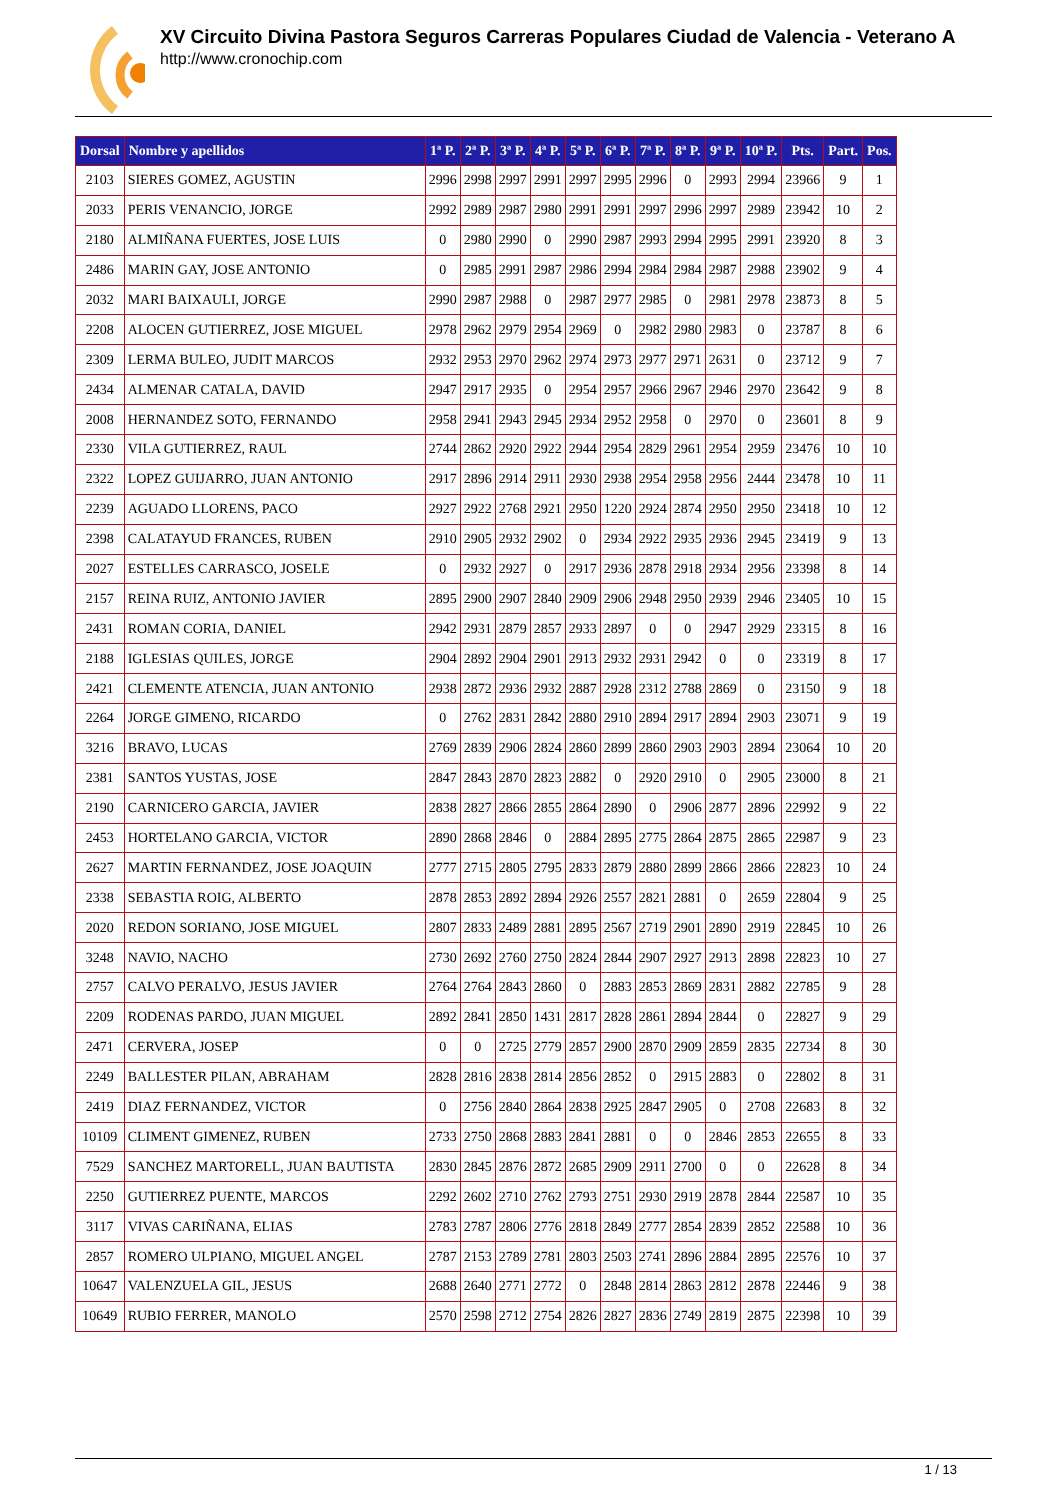XV Circuito Divina Pastora Seguros Carreras Populares Ciudad de Valencia - Veterano A
http://www.cronochip.com
| Dorsal | Nombre y apellidos | 1ª P. | 2ª P. | 3ª P. | 4ª P. | 5ª P. | 6ª P. | 7ª P. | 8ª P. | 9ª P. | 10ª P. | Pts. | Part. | Pos. |
| --- | --- | --- | --- | --- | --- | --- | --- | --- | --- | --- | --- | --- | --- | --- |
| 2103 | SIERES GOMEZ, AGUSTIN | 2996 | 2998 | 2997 | 2991 | 2997 | 2995 | 2996 | 0 | 2993 | 2994 | 23966 | 9 | 1 |
| 2033 | PERIS VENANCIO, JORGE | 2992 | 2989 | 2987 | 2980 | 2991 | 2991 | 2997 | 2996 | 2997 | 2989 | 23942 | 10 | 2 |
| 2180 | ALMIÑANA FUERTES, JOSE LUIS | 0 | 2980 | 2990 | 0 | 2990 | 2987 | 2993 | 2994 | 2995 | 2991 | 23920 | 8 | 3 |
| 2486 | MARIN GAY, JOSE ANTONIO | 0 | 2985 | 2991 | 2987 | 2986 | 2994 | 2984 | 2984 | 2987 | 2988 | 23902 | 9 | 4 |
| 2032 | MARI BAIXAULI, JORGE | 2990 | 2987 | 2988 | 0 | 2987 | 2977 | 2985 | 0 | 2981 | 2978 | 23873 | 8 | 5 |
| 2208 | ALOCEN GUTIERREZ, JOSE MIGUEL | 2978 | 2962 | 2979 | 2954 | 2969 | 0 | 2982 | 2980 | 2983 | 0 | 23787 | 8 | 6 |
| 2309 | LERMA BULEO, JUDIT MARCOS | 2932 | 2953 | 2970 | 2962 | 2974 | 2973 | 2977 | 2971 | 2631 | 0 | 23712 | 9 | 7 |
| 2434 | ALMENAR CATALA, DAVID | 2947 | 2917 | 2935 | 0 | 2954 | 2957 | 2966 | 2967 | 2946 | 2970 | 23642 | 9 | 8 |
| 2008 | HERNANDEZ SOTO, FERNANDO | 2958 | 2941 | 2943 | 2945 | 2934 | 2952 | 2958 | 0 | 2970 | 0 | 23601 | 8 | 9 |
| 2330 | VILA GUTIERREZ, RAUL | 2744 | 2862 | 2920 | 2922 | 2944 | 2954 | 2829 | 2961 | 2954 | 2959 | 23476 | 10 | 10 |
| 2322 | LOPEZ GUIJARRO, JUAN ANTONIO | 2917 | 2896 | 2914 | 2911 | 2930 | 2938 | 2954 | 2958 | 2956 | 2444 | 23478 | 10 | 11 |
| 2239 | AGUADO LLORENS, PACO | 2927 | 2922 | 2768 | 2921 | 2950 | 1220 | 2924 | 2874 | 2950 | 2950 | 23418 | 10 | 12 |
| 2398 | CALATAYUD FRANCES, RUBEN | 2910 | 2905 | 2932 | 2902 | 0 | 2934 | 2922 | 2935 | 2936 | 2945 | 23419 | 9 | 13 |
| 2027 | ESTELLES CARRASCO, JOSELE | 0 | 2932 | 2927 | 0 | 2917 | 2936 | 2878 | 2918 | 2934 | 2956 | 23398 | 8 | 14 |
| 2157 | REINA RUIZ, ANTONIO JAVIER | 2895 | 2900 | 2907 | 2840 | 2909 | 2906 | 2948 | 2950 | 2939 | 2946 | 23405 | 10 | 15 |
| 2431 | ROMAN CORIA, DANIEL | 2942 | 2931 | 2879 | 2857 | 2933 | 2897 | 0 | 0 | 2947 | 2929 | 23315 | 8 | 16 |
| 2188 | IGLESIAS QUILES, JORGE | 2904 | 2892 | 2904 | 2901 | 2913 | 2932 | 2931 | 2942 | 0 | 0 | 23319 | 8 | 17 |
| 2421 | CLEMENTE ATENCIA, JUAN ANTONIO | 2938 | 2872 | 2936 | 2932 | 2887 | 2928 | 2312 | 2788 | 2869 | 0 | 23150 | 9 | 18 |
| 2264 | JORGE GIMENO, RICARDO | 0 | 2762 | 2831 | 2842 | 2880 | 2910 | 2894 | 2917 | 2894 | 2903 | 23071 | 9 | 19 |
| 3216 | BRAVO, LUCAS | 2769 | 2839 | 2906 | 2824 | 2860 | 2899 | 2860 | 2903 | 2903 | 2894 | 23064 | 10 | 20 |
| 2381 | SANTOS YUSTAS, JOSE | 2847 | 2843 | 2870 | 2823 | 2882 | 0 | 2920 | 2910 | 0 | 2905 | 23000 | 8 | 21 |
| 2190 | CARNICERO GARCIA, JAVIER | 2838 | 2827 | 2866 | 2855 | 2864 | 2890 | 0 | 2906 | 2877 | 2896 | 22992 | 9 | 22 |
| 2453 | HORTELANO GARCIA, VICTOR | 2890 | 2868 | 2846 | 0 | 2884 | 2895 | 2775 | 2864 | 2875 | 2865 | 22987 | 9 | 23 |
| 2627 | MARTIN FERNANDEZ, JOSE JOAQUIN | 2777 | 2715 | 2805 | 2795 | 2833 | 2879 | 2880 | 2899 | 2866 | 2866 | 22823 | 10 | 24 |
| 2338 | SEBASTIA ROIG, ALBERTO | 2878 | 2853 | 2892 | 2894 | 2926 | 2557 | 2821 | 2881 | 0 | 2659 | 22804 | 9 | 25 |
| 2020 | REDON SORIANO, JOSE MIGUEL | 2807 | 2833 | 2489 | 2881 | 2895 | 2567 | 2719 | 2901 | 2890 | 2919 | 22845 | 10 | 26 |
| 3248 | NAVIO, NACHO | 2730 | 2692 | 2760 | 2750 | 2824 | 2844 | 2907 | 2927 | 2913 | 2898 | 22823 | 10 | 27 |
| 2757 | CALVO PERALVO, JESUS JAVIER | 2764 | 2764 | 2843 | 2860 | 0 | 2883 | 2853 | 2869 | 2831 | 2882 | 22785 | 9 | 28 |
| 2209 | RODENAS PARDO, JUAN MIGUEL | 2892 | 2841 | 2850 | 1431 | 2817 | 2828 | 2861 | 2894 | 2844 | 0 | 22827 | 9 | 29 |
| 2471 | CERVERA, JOSEP | 0 | 0 | 2725 | 2779 | 2857 | 2900 | 2870 | 2909 | 2859 | 2835 | 22734 | 8 | 30 |
| 2249 | BALLESTER PILAN, ABRAHAM | 2828 | 2816 | 2838 | 2814 | 2856 | 2852 | 0 | 2915 | 2883 | 0 | 22802 | 8 | 31 |
| 2419 | DIAZ FERNANDEZ, VICTOR | 0 | 2756 | 2840 | 2864 | 2838 | 2925 | 2847 | 2905 | 0 | 2708 | 22683 | 8 | 32 |
| 10109 | CLIMENT GIMENEZ, RUBEN | 2733 | 2750 | 2868 | 2883 | 2841 | 2881 | 0 | 0 | 2846 | 2853 | 22655 | 8 | 33 |
| 7529 | SANCHEZ MARTORELL, JUAN BAUTISTA | 2830 | 2845 | 2876 | 2872 | 2685 | 2909 | 2911 | 2700 | 0 | 0 | 22628 | 8 | 34 |
| 2250 | GUTIERREZ PUENTE, MARCOS | 2292 | 2602 | 2710 | 2762 | 2793 | 2751 | 2930 | 2919 | 2878 | 2844 | 22587 | 10 | 35 |
| 3117 | VIVAS CARIÑANA, ELIAS | 2783 | 2787 | 2806 | 2776 | 2818 | 2849 | 2777 | 2854 | 2839 | 2852 | 22588 | 10 | 36 |
| 2857 | ROMERO ULPIANO, MIGUEL ANGEL | 2787 | 2153 | 2789 | 2781 | 2803 | 2503 | 2741 | 2896 | 2884 | 2895 | 22576 | 10 | 37 |
| 10647 | VALENZUELA GIL, JESUS | 2688 | 2640 | 2771 | 2772 | 0 | 2848 | 2814 | 2863 | 2812 | 2878 | 22446 | 9 | 38 |
| 10649 | RUBIO FERRER, MANOLO | 2570 | 2598 | 2712 | 2754 | 2826 | 2827 | 2836 | 2749 | 2819 | 2875 | 22398 | 10 | 39 |
1 / 13